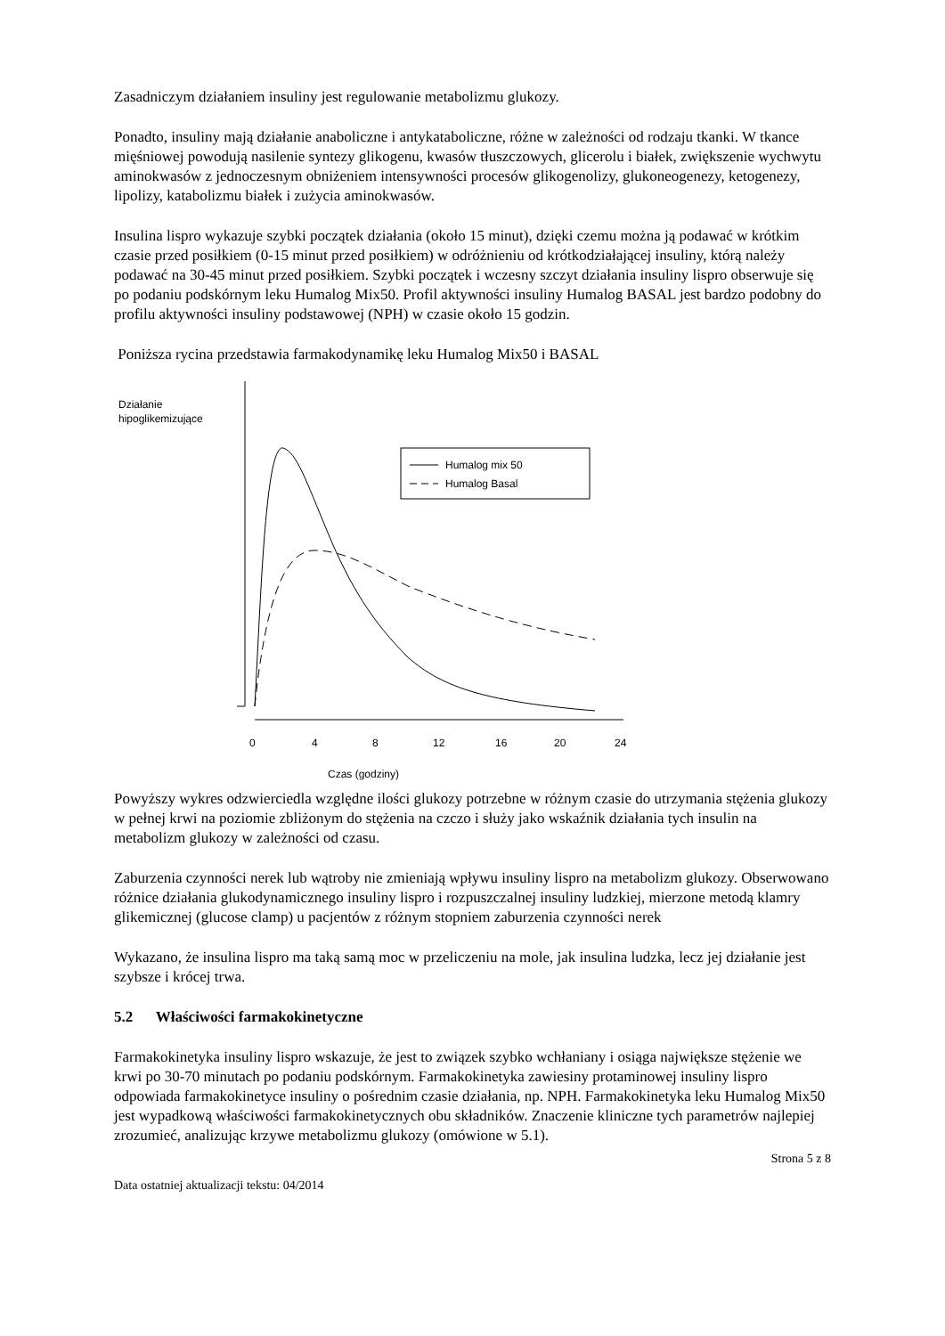Zasadniczym działaniem insuliny jest regulowanie metabolizmu glukozy.
Ponadto, insuliny mają działanie anaboliczne i antykataboliczne, różne w zależności od rodzaju tkanki. W tkance mięśniowej powodują nasilenie syntezy glikogenu, kwasów tłuszczowych, glicerolu i białek, zwiększenie wychwytu aminokwasów z jednoczesnym obniżeniem intensywności procesów glikogenolizy, glukoneogenezy, ketogenezy, lipolizy, katabolizmu białek i zużycia aminokwasów.
Insulina lispro wykazuje szybki początek działania (około 15 minut), dzięki czemu można ją podawać w krótkim czasie przed posiłkiem (0-15 minut przed posiłkiem) w odróżnieniu od krótkodziałającej insuliny, którą należy podawać na 30-45 minut przed posiłkiem. Szybki początek i wczesny szczyt działania insuliny lispro obserwuje się po podaniu podskórnym leku Humalog Mix50. Profil aktywności insuliny Humalog BASAL jest bardzo podobny do profilu aktywności insuliny podstawowej (NPH) w czasie około 15 godzin.
Poniższa rycina przedstawia farmakodynamikę leku Humalog Mix50 i BASAL
Działanie
hipoglikemizujące
Humalog mix 50
Humalog Basal
0
4
8
12
16
20
24
Czas (godziny)
Powyższy wykres odzwierciedla względne ilości glukozy potrzebne w różnym czasie do utrzymania stężenia glukozy w pełnej krwi na poziomie zbliżonym do stężenia na czczo i służy jako wskaźnik działania tych insulin na metabolizm glukozy w zależności od czasu.
Zaburzenia czynności nerek lub wątroby nie zmieniają wpływu insuliny lispro na metabolizm glukozy. Obserwowano różnice działania glukodynamicznego insuliny lispro i rozpuszczalnej insuliny ludzkiej, mierzone metodą klamry glikemicznej (glucose clamp) u pacjentów z różnym stopniem zaburzenia czynności nerek
Wykazano, że insulina lispro ma taką samą moc w przeliczeniu na mole, jak insulina ludzka, lecz jej działanie jest szybsze i krócej trwa.
5.2 Właściwości farmakokinetyczne
Farmakokinetyka insuliny lispro wskazuje, że jest to związek szybko wchłaniany i osiąga największe stężenie we krwi po 30-70 minutach po podaniu podskórnym. Farmakokinetyka zawiesiny protaminowej insuliny lispro odpowiada farmakokinetyce insuliny o pośrednim czasie działania, np. NPH. Farmakokinetyka leku Humalog Mix50 jest wypadkową właściwości farmakokinetycznych obu składników. Znaczenie kliniczne tych parametrów najlepiej zrozumieć, analizując krzywe metabolizmu glukozy (omówione w 5.1).
Strona 5 z 8
Data ostatniej aktualizacji tekstu: 04/2014